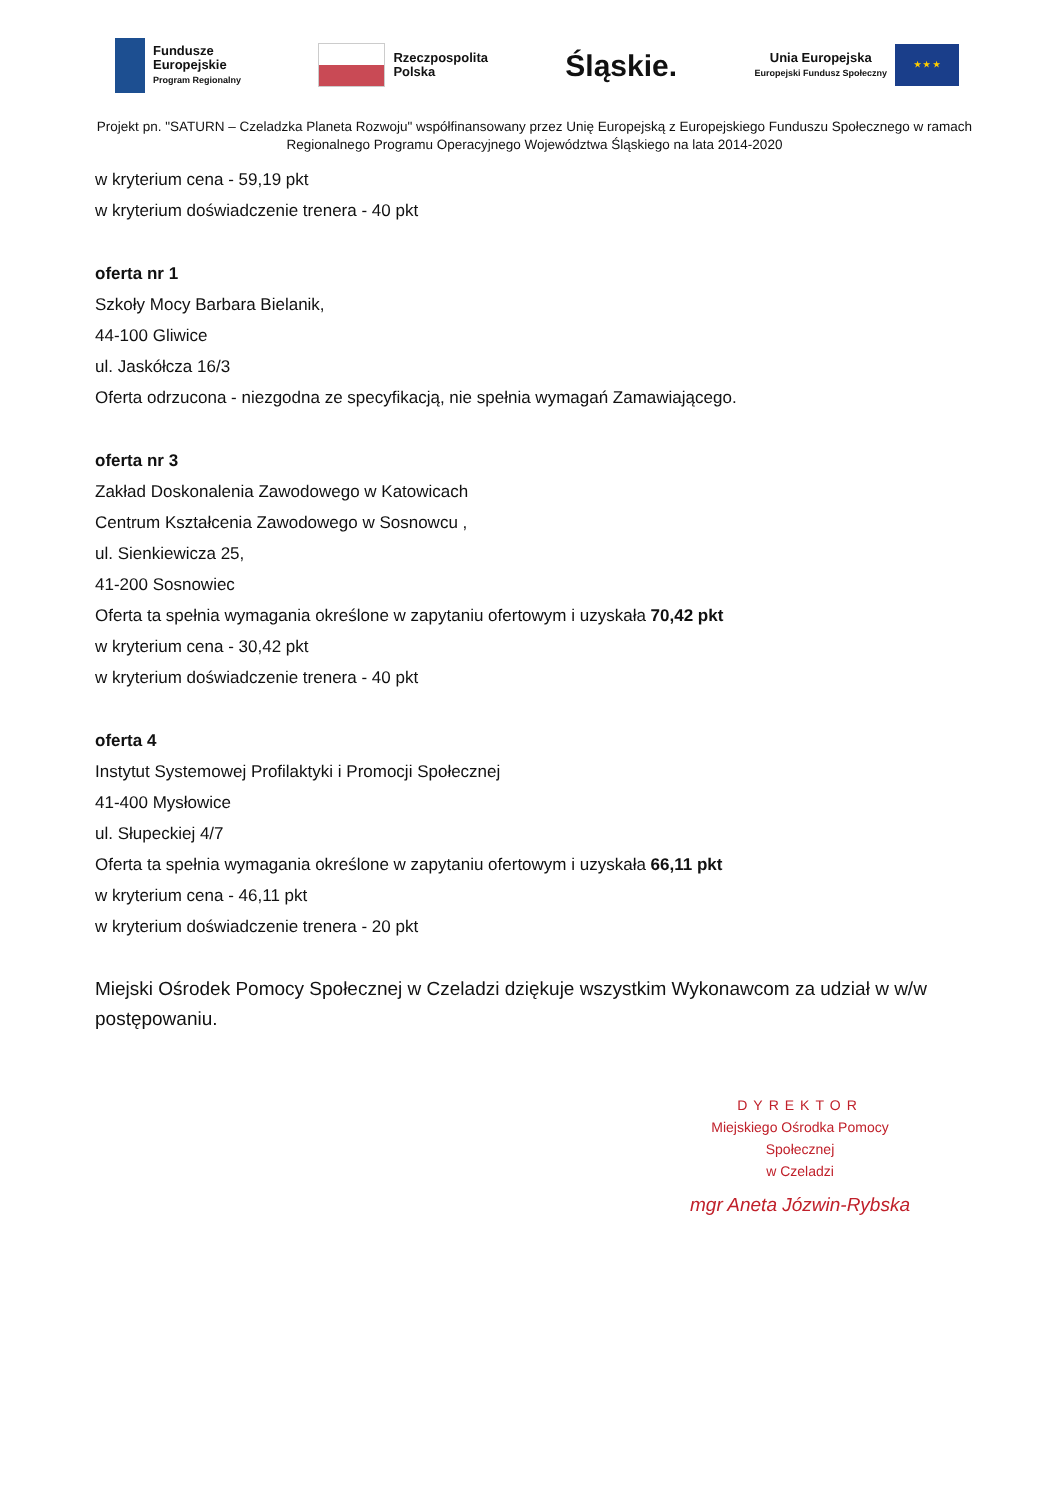Fundusze
Europejskie
Program Regionalny
Rzeczpospolita
Polska
Śląskie.
Unia Europejska
Europejski Fundusz Społeczny
★ ★ ★
Projekt pn. "SATURN – Czeladzka Planeta Rozwoju" współfinansowany przez Unię Europejską z Europejskiego Funduszu Społecznego w ramach Regionalnego Programu Operacyjnego Województwa Śląskiego na lata 2014-2020
w kryterium cena - 59,19 pkt
w kryterium doświadczenie trenera - 40 pkt
oferta nr 1
Szkoły Mocy Barbara Bielanik,
44-100 Gliwice
ul. Jaskółcza 16/3
Oferta odrzucona - niezgodna ze specyfikacją, nie spełnia wymagań Zamawiającego.
oferta nr 3
Zakład Doskonalenia Zawodowego w Katowicach
Centrum Kształcenia Zawodowego w Sosnowcu ,
ul. Sienkiewicza 25,
41-200 Sosnowiec
Oferta ta spełnia wymagania określone w zapytaniu ofertowym i uzyskała 70,42 pkt
w kryterium cena - 30,42 pkt
w kryterium doświadczenie trenera - 40 pkt
oferta 4
Instytut Systemowej Profilaktyki i Promocji Społecznej
41-400 Mysłowice
ul. Słupeckiej 4/7
Oferta ta spełnia wymagania określone w zapytaniu ofertowym i uzyskała 66,11 pkt
w kryterium cena - 46,11 pkt
w kryterium doświadczenie trenera - 20 pkt
Miejski Ośrodek Pomocy Społecznej w Czeladzi dziękuje wszystkim Wykonawcom za udział w w/w postępowaniu.
DYREKTOR
Miejskiego Ośrodka Pomocy Społecznej
w Czeladzi
mgr Aneta Józwin-Rybska